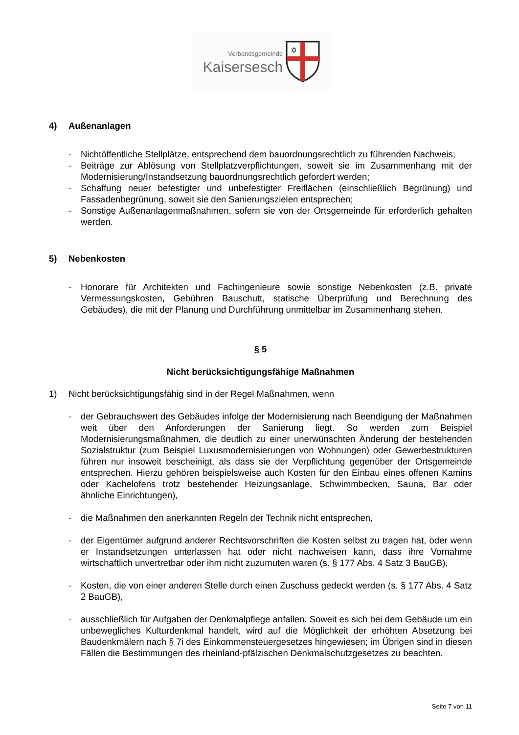Verbandsgemeinde
Kaisersesch
✡
4) Außenanlagen
- Nichtöffentliche Stellplätze, entsprechend dem bauordnungsrechtlich zu führenden Nachweis;
- Beiträge zur Ablösung von Stellplatzverpflichtungen, soweit sie im Zusammenhang mit der Modernisierung/Instandsetzung bauordnungsrechtlich gefordert werden;
- Schaffung neuer befestigter und unbefestigter Freiflächen (einschließlich Begrünung) und Fassadenbegrünung, soweit sie den Sanierungszielen entsprechen;
- Sonstige Außenanlagenmaßnahmen, sofern sie von der Ortsgemeinde für erforderlich gehalten werden.
5) Nebenkosten
- Honorare für Architekten und Fachingenieure sowie sonstige Nebenkosten (z.B. private Vermessungskosten, Gebühren Bauschutt, statische Überprüfung und Berechnung des Gebäudes), die mit der Planung und Durchführung unmittelbar im Zusammenhang stehen.
§ 5
Nicht berücksichtigungsfähige Maßnahmen
1) Nicht berücksichtigungsfähig sind in der Regel Maßnahmen, wenn
- der Gebrauchswert des Gebäudes infolge der Modernisierung nach Beendigung der Maßnahmen weit über den Anforderungen der Sanierung liegt. So werden zum Beispiel Modernisierungsmaßnahmen, die deutlich zu einer unerwünschten Änderung der bestehenden Sozialstruktur (zum Beispiel Luxusmodernisierungen von Wohnungen) oder Gewerbestrukturen führen nur insoweit bescheinigt, als dass sie der Verpflichtung gegenüber der Ortsgemeinde entsprechen. Hierzu gehören beispielsweise auch Kosten für den Einbau eines offenen Kamins oder Kachelofens trotz bestehender Heizungsanlage, Schwimmbecken, Sauna, Bar oder ähnliche Einrichtungen),
- die Maßnahmen den anerkannten Regeln der Technik nicht entsprechen,
- der Eigentümer aufgrund anderer Rechtsvorschriften die Kosten selbst zu tragen hat, oder wenn er Instandsetzungen unterlassen hat oder nicht nachweisen kann, dass ihre Vornahme wirtschaftlich unvertretbar oder ihm nicht zuzumuten waren (s. § 177 Abs. 4 Satz 3 BauGB),
- Kosten, die von einer anderen Stelle durch einen Zuschuss gedeckt werden (s. § 177 Abs. 4 Satz 2 BauGB),
- ausschließlich für Aufgaben der Denkmalpflege anfallen. Soweit es sich bei dem Gebäude um ein unbewegliches Kulturdenkmal handelt, wird auf die Möglichkeit der erhöhten Absetzung bei Baudenkmälern nach § 7i des Einkommensteuergesetzes hingewiesen; im Übrigen sind in diesen Fällen die Bestimmungen des rheinland-pfälzischen Denkmalschutzgesetzes zu beachten.
Seite 7 von 11